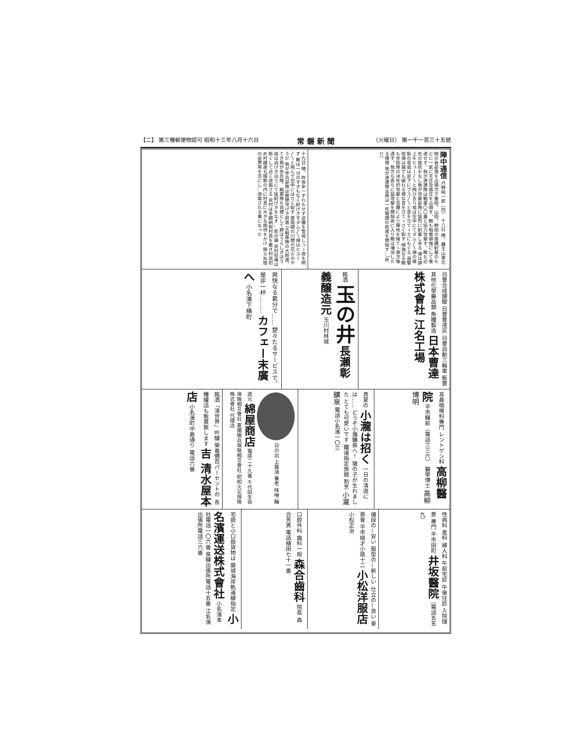【二】 第三種郵便物認可 昭和十三年八月十六日 常 磐 新 聞 （火曜日） 第一千一百三十五號
陣中通信 丹野純一郎（四） 十八日 晴、覇王山東北側の各部落を占領次で重砲、山砲、野砲の援護射撃のもとに一氣に王庄及張庄を占領す、敵も相當頑強にして後退せず、我が渡邊隊は戰車〇〇臺と協力攻撃す、敵も必死の抵抗をなし我が攻撃部隊に猛烈に射撃し來る 弾は頭上をヒュー〳〵と飛び去り或は空中にてダム〳〵弾の破裂の音或は足下にブス〳〵と音を立てゝ土にもぐる 追擊砲弾は錨でも破れる様な音を立てゝさく裂す 頑強なる敵も歩砲隊の決死的攻撃と空爆により陣地を捨てゝ漸次後退す、我方も直ちに猛攻撃を開始夜に入り敵は増加したる模様 我が渡邊隊全員は一死報國の前進を開始す…（終り）
十九日 晴、昨夜來一すわもせず逆襲を警戒しつゝ夜を明す 敵は一分のすきもなく射げきすダム〳〵弾はヒユー〳〵と飛んで空中にはさく裂す 度両國の川開の花火のやうだ 我が歩兵部隊は散開攻げき前進 又戦車隊の大前進、てき我が歩兵隊、戦車隊を目標として野ほうらしきほう或は迫げきほうにて猛射げきをなす… 悲の聲 泉村役場は斯くして近く改築さる 泉村は多額納税村長を戴き村民初め村議連も暗默の内に村長に大きな期待をかけ 探らぬ狸の皮算用を恣にし…改築される事になった
日曹合成鹽酸 日曹曹達灰 日曹自動三輪車 販賣 其他化學藥品類 魚糧製造 日本曹達株式會社 江名工場
銘酒 玉の井 長瀨彰義醸造元 玉川村林城
爽快なる氣分で…… 楚々たるサービスで、 是非一杯……… カフェー末廣へ 小名濱下横町
耳鼻咽喉科專門 レントゲン科 高柳醫院 平市驛前（電話三三六） 醫學博士 高柳博明
真夏の 小瀧は招く 一日の清遊には…… どうぞ小瀧鑛泉へ！ 猿の子が生れました とても可愛いです 鐵道指定旅館 割烹 小瀧鑛泉 電話小名濱一〇三
日の出 上醤油 養老 味噌 醸造元 綿屋商店 電話二十九番 千代田生命保險相互會社 富國徴兵保險相互會社 昭和火災保險株式會社 代理店
銘酒「清世界」吟醸 榮養價百パーセントの 各種罐詰も販賣致します 吉 清水屋本店 小名濱町中島通り 電話六番
性病科 產科 婦人科 午前宅診 午後往診 入院隨意 專門 平市田町 井坂醫院（電話五五九）
値段の—安い 服型の—新しい 仕立の—良い 皇恩會 平市槌才小路十二 小松洋服店 小松正治
口腔外科 齒科一般 森合齒科 院長 森合芳男 電話植田七十一番
宅扱と小口扱貨物は 磐城海岸軌道線指定 小名濱運送株式會社 小名濱本社電話一〇六番 泉驛出張所電話十五番 江名濱出張所電話三六番